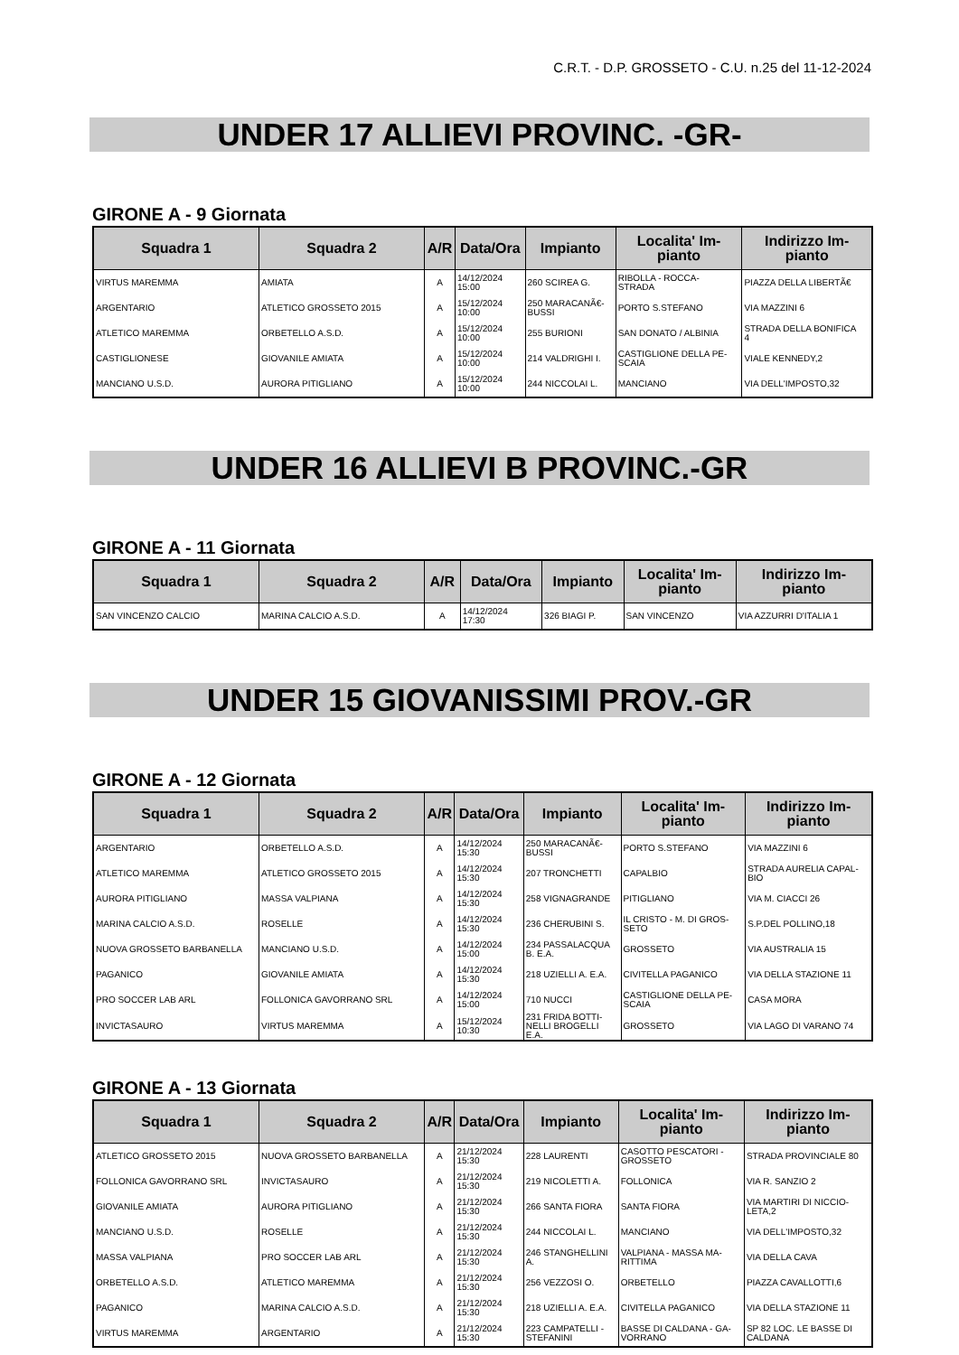C.R.T. - D.P. GROSSETO - C.U. n.25 del 11-12-2024
UNDER 17 ALLIEVI PROVINC. -GR-
GIRONE A - 9 Giornata
| Squadra 1 | Squadra 2 | A/R | Data/Ora | Impianto | Localita' Im- pianto | Indirizzo Im- pianto |
| --- | --- | --- | --- | --- | --- | --- |
| VIRTUS MAREMMA | AMIATA | A | 14/12/2024 15:00 | 260 SCIREA G. | RIBOLLA - ROCCA- STRADA | PIAZZA DELLA LIBERTÃ€ |
| ARGENTARIO | ATLETICO GROSSETO 2015 | A | 15/12/2024 10:00 | 250 MARACANÃ€- BUSSI | PORTO S.STEFANO | VIA MAZZINI 6 |
| ATLETICO MAREMMA | ORBETELLO A.S.D. | A | 15/12/2024 10:00 | 255 BURIONI | SAN DONATO / ALBINIA | STRADA DELLA BONIFICA 4 |
| CASTIGLIONESE | GIOVANILE AMIATA | A | 15/12/2024 10:00 | 214 VALDRIGHI I. | CASTIGLIONE DELLA PE- SCAIA | VIALE KENNEDY,2 |
| MANCIANO U.S.D. | AURORA PITIGLIANO | A | 15/12/2024 10:00 | 244 NICCOLAI L. | MANCIANO | VIA DELL'IMPOSTO,32 |
UNDER 16 ALLIEVI B PROVINC.-GR
GIRONE A - 11 Giornata
| Squadra 1 | Squadra 2 | A/R | Data/Ora | Impianto | Localita' Im- pianto | Indirizzo Im- pianto |
| --- | --- | --- | --- | --- | --- | --- |
| SAN VINCENZO CALCIO | MARINA CALCIO A.S.D. | A | 14/12/2024 17:30 | 326 BIAGI P. | SAN VINCENZO | VIA AZZURRI D'ITALIA 1 |
UNDER 15 GIOVANISSIMI PROV.-GR
GIRONE A - 12 Giornata
| Squadra 1 | Squadra 2 | A/R | Data/Ora | Impianto | Localita' Im- pianto | Indirizzo Im- pianto |
| --- | --- | --- | --- | --- | --- | --- |
| ARGENTARIO | ORBETELLO A.S.D. | A | 14/12/2024 15:30 | 250 MARACANÃ€- BUSSI | PORTO S.STEFANO | VIA MAZZINI 6 |
| ATLETICO MAREMMA | ATLETICO GROSSETO 2015 | A | 14/12/2024 15:30 | 207 TRONCHETTI | CAPALBIO | STRADA AURELIA CAPAL- BIO |
| AURORA PITIGLIANO | MASSA VALPIANA | A | 14/12/2024 15:30 | 258 VIGNAGRANDE | PITIGLIANO | VIA M. CIACCI 26 |
| MARINA CALCIO A.S.D. | ROSELLE | A | 14/12/2024 15:30 | 236 CHERUBINI S. | IL CRISTO - M. DI GROS- SETO | S.P.DEL POLLINO,18 |
| NUOVA GROSSETO BARBANELLA | MANCIANO U.S.D. | A | 14/12/2024 15:00 | 234 PASSALACQUA B. E.A. | GROSSETO | VIA AUSTRALIA 15 |
| PAGANICO | GIOVANILE AMIATA | A | 14/12/2024 15:30 | 218 UZIELLI A. E.A. | CIVITELLA PAGANICO | VIA DELLA STAZIONE 11 |
| PRO SOCCER LAB ARL | FOLLONICA GAVORRANO SRL | A | 14/12/2024 15:00 | 710 NUCCI | CASTIGLIONE DELLA PE- SCAIA | CASA MORA |
| INVICTASAURO | VIRTUS MAREMMA | A | 15/12/2024 10:30 | 231 FRIDA BOTTI- NELLI BROGELLI E.A. | GROSSETO | VIA LAGO DI VARANO 74 |
GIRONE A - 13 Giornata
| Squadra 1 | Squadra 2 | A/R | Data/Ora | Impianto | Localita' Im- pianto | Indirizzo Im- pianto |
| --- | --- | --- | --- | --- | --- | --- |
| ATLETICO GROSSETO 2015 | NUOVA GROSSETO BARBANELLA | A | 21/12/2024 15:30 | 228 LAURENTI | CASOTTO PESCATORI - GROSSETO | STRADA PROVINCIALE 80 |
| FOLLONICA GAVORRANO SRL | INVICTASAURO | A | 21/12/2024 15:30 | 219 NICOLETTI A. | FOLLONICA | VIA R. SANZIO 2 |
| GIOVANILE AMIATA | AURORA PITIGLIANO | A | 21/12/2024 15:30 | 266 SANTA FIORA | SANTA FIORA | VIA MARTIRI DI NICCIO- LETA,2 |
| MANCIANO U.S.D. | ROSELLE | A | 21/12/2024 15:30 | 244 NICCOLAI L. | MANCIANO | VIA DELL'IMPOSTO,32 |
| MASSA VALPIANA | PRO SOCCER LAB ARL | A | 21/12/2024 15:30 | 246 STANGHELLINI A. | VALPIANA - MASSA MA- RITTIMA | VIA DELLA CAVA |
| ORBETELLO A.S.D. | ATLETICO MAREMMA | A | 21/12/2024 15:30 | 256 VEZZOSI O. | ORBETELLO | PIAZZA CAVALLOTTI,6 |
| PAGANICO | MARINA CALCIO A.S.D. | A | 21/12/2024 15:30 | 218 UZIELLI A. E.A. | CIVITELLA PAGANICO | VIA DELLA STAZIONE 11 |
| VIRTUS MAREMMA | ARGENTARIO | A | 21/12/2024 15:30 | 223 CAMPATELLI - STEFANINI | BASSE DI CALDANA - GA- VORRANO | SP 82 LOC. LE BASSE DI CALDANA |